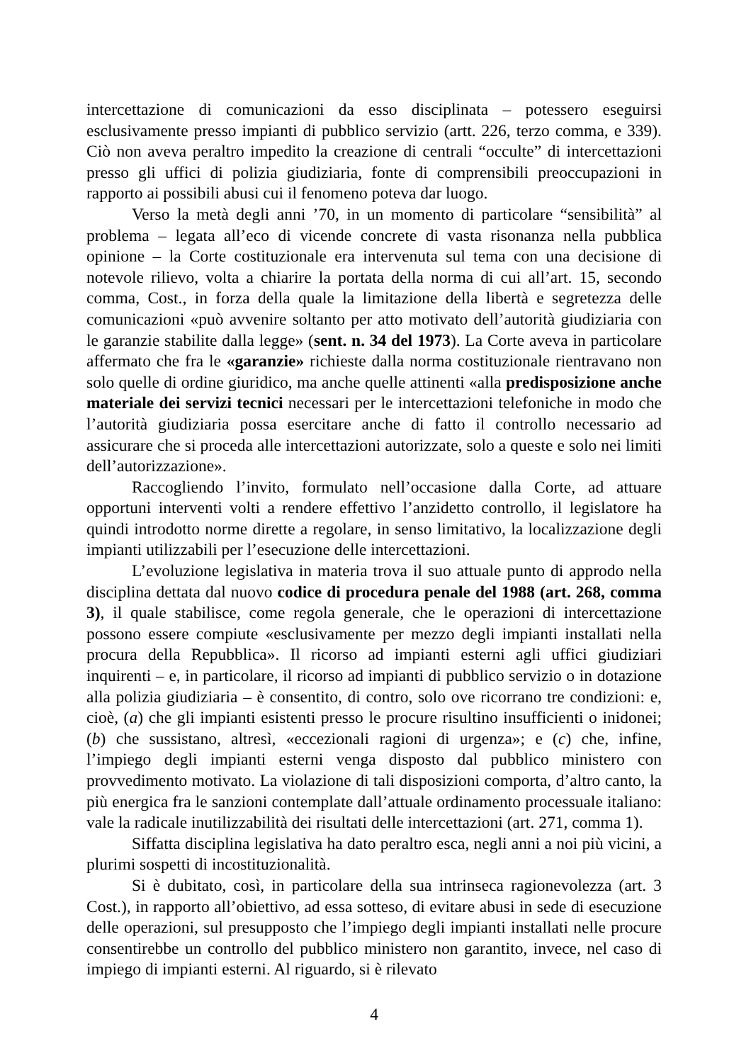intercettazione di comunicazioni da esso disciplinata – potessero eseguirsi esclusivamente presso impianti di pubblico servizio (artt. 226, terzo comma, e 339). Ciò non aveva peraltro impedito la creazione di centrali “occulte” di intercettazioni presso gli uffici di polizia giudiziaria, fonte di comprensibili preoccupazioni in rapporto ai possibili abusi cui il fenomeno poteva dar luogo.
Verso la metà degli anni ’70, in un momento di particolare “sensibilità” al problema – legata all’eco di vicende concrete di vasta risonanza nella pubblica opinione – la Corte costituzionale era intervenuta sul tema con una decisione di notevole rilievo, volta a chiarire la portata della norma di cui all’art. 15, secondo comma, Cost., in forza della quale la limitazione della libertà e segretezza delle comunicazioni «può avvenire soltanto per atto motivato dell’autorità giudiziaria con le garanzie stabilite dalla legge» (sent. n. 34 del 1973). La Corte aveva in particolare affermato che fra le «garanzie» richieste dalla norma costituzionale rientravano non solo quelle di ordine giuridico, ma anche quelle attinenti «alla predisposizione anche materiale dei servizi tecnici necessari per le intercettazioni telefoniche in modo che l’autorità giudiziaria possa esercitare anche di fatto il controllo necessario ad assicurare che si proceda alle intercettazioni autorizzate, solo a queste e solo nei limiti dell’autorizzazione».
Raccogliendo l’invito, formulato nell’occasione dalla Corte, ad attuare opportuni interventi volti a rendere effettivo l’anzidetto controllo, il legislatore ha quindi introdotto norme dirette a regolare, in senso limitativo, la localizzazione degli impianti utilizzabili per l’esecuzione delle intercettazioni.
L’evoluzione legislativa in materia trova il suo attuale punto di approdo nella disciplina dettata dal nuovo codice di procedura penale del 1988 (art. 268, comma 3), il quale stabilisce, come regola generale, che le operazioni di intercettazione possono essere compiute «esclusivamente per mezzo degli impianti installati nella procura della Repubblica». Il ricorso ad impianti esterni agli uffici giudiziari inquirenti – e, in particolare, il ricorso ad impianti di pubblico servizio o in dotazione alla polizia giudiziaria – è consentito, di contro, solo ove ricorrano tre condizioni: e, cioè, (a) che gli impianti esistenti presso le procure risultino insufficienti o inidonei; (b) che sussistano, altresì, «eccezionali ragioni di urgenza»; e (c) che, infine, l’impiego degli impianti esterni venga disposto dal pubblico ministero con provvedimento motivato. La violazione di tali disposizioni comporta, d’altro canto, la più energica fra le sanzioni contemplate dall’attuale ordinamento processuale italiano: vale la radicale inutilizzabilità dei risultati delle intercettazioni (art. 271, comma 1).
Siffatta disciplina legislativa ha dato peraltro esca, negli anni a noi più vicini, a plurimi sospetti di incostituzionalità.
Si è dubitato, così, in particolare della sua intrinseca ragionevolezza (art. 3 Cost.), in rapporto all’obiettivo, ad essa sotteso, di evitare abusi in sede di esecuzione delle operazioni, sul presupposto che l’impiego degli impianti installati nelle procure consentirebbe un controllo del pubblico ministero non garantito, invece, nel caso di impiego di impianti esterni. Al riguardo, si è rilevato
4